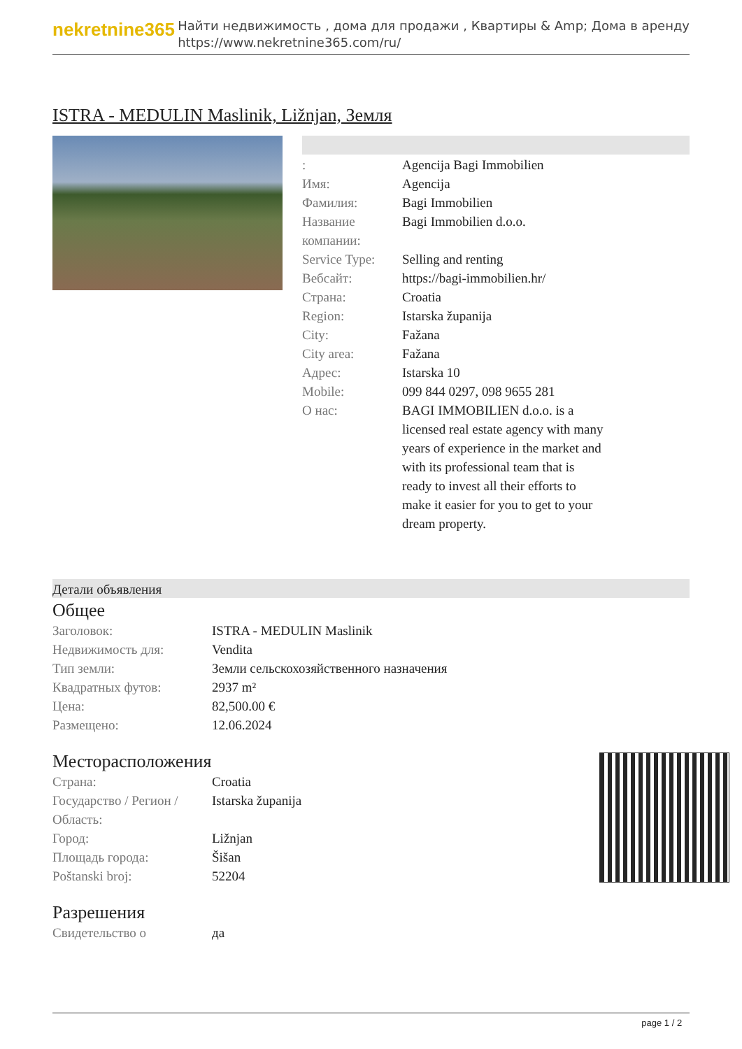nekretnine365
Найти недвижимость , дома для продажи , Квартиры & Amp; Дома в аренду
https://www.nekretnine365.com/ru/
ISTRA - MEDULIN Maslinik, Ližnjan, Земля
| : | Agencija Bagi Immobilien |
| Имя: | Agencija |
| Фамилия: | Bagi Immobilien |
| Название компании: | Bagi Immobilien d.o.o. |
| Service Type: | Selling and renting |
| Вебсайт: | https://bagi-immobilien.hr/ |
| Страна: | Croatia |
| Region: | Istarska županija |
| City: | Fažana |
| City area: | Fažana |
| Адрес: | Istarska 10 |
| Mobile: | 099 844 0297, 098 9655 281 |
| О нас: | BAGI IMMOBILIEN d.o.o. is a licensed real estate agency with many years of experience in the market and with its professional team that is ready to invest all their efforts to make it easier for you to get to your dream property. |
Детали объявления
Общее
| Заголовок: | ISTRA - MEDULIN Maslinik |
| Недвижимость для: | Vendita |
| Тип земли: | Земли сельскохозяйственного назначения |
| Квадратных футов: | 2937 m² |
| Цена: | 82,500.00 € |
| Размещено: | 12.06.2024 |
Месторасположения
| Страна: | Croatia |
| Государство / Регион / Область: | Istarska županija |
| Город: | Ližnjan |
| Площадь города: | Šišan |
| Poštanski broj: | 52204 |
Разрешения
| Свидетельство о | да |
page 1 / 2